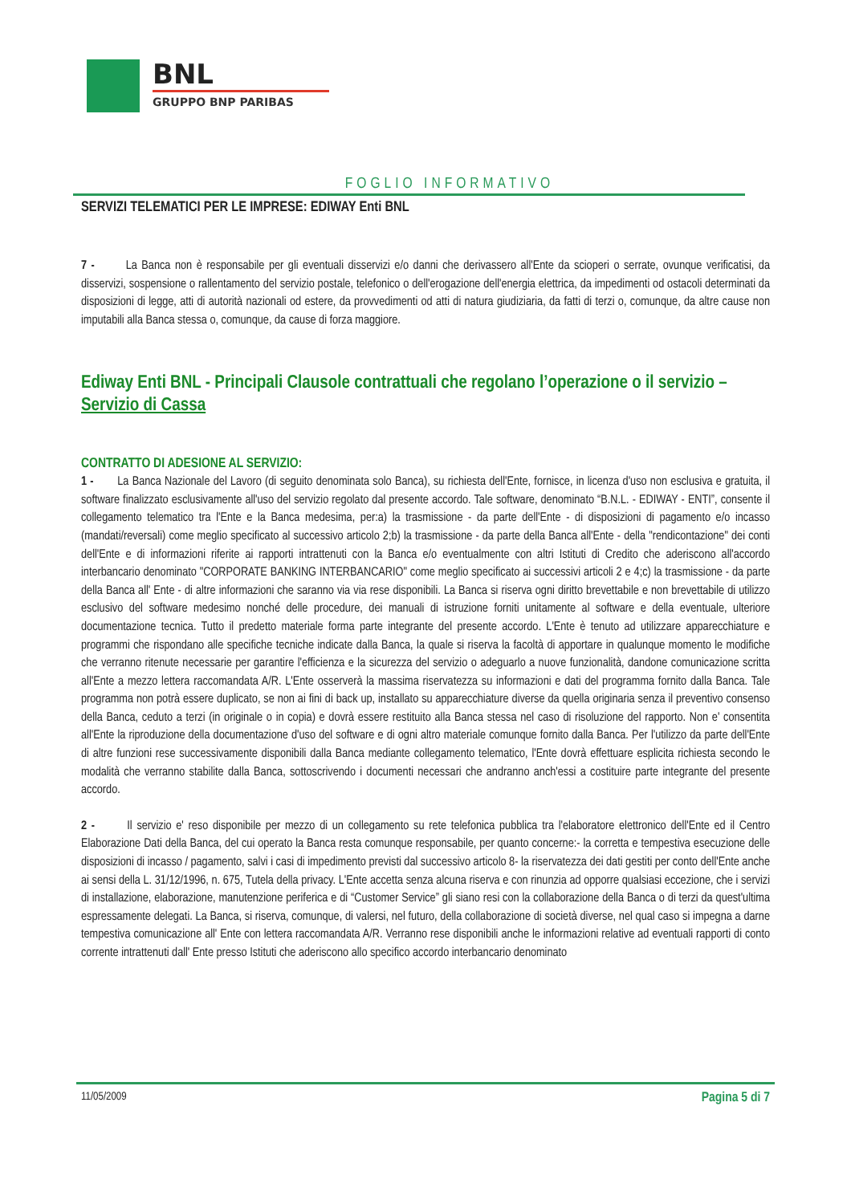BNL
GRUPPO BNP PARIBAS
FOGLIO INFORMATIVO
SERVIZI TELEMATICI PER LE IMPRESE: EDIWAY Enti BNL
7 - La Banca non è responsabile per gli eventuali disservizi e/o danni che derivassero all'Ente da scioperi o serrate, ovunque verificatisi, da disservizi, sospensione o rallentamento del servizio postale, telefonico o dell'erogazione dell'energia elettrica, da impedimenti od ostacoli determinati da disposizioni di legge, atti di autorità nazionali od estere, da provvedimenti od atti di natura giudiziaria, da fatti di terzi o, comunque, da altre cause non imputabili alla Banca stessa o, comunque, da cause di forza maggiore.
Ediway Enti BNL - Principali Clausole contrattuali che regolano l’operazione o il servizio – Servizio di Cassa
CONTRATTO DI ADESIONE AL SERVIZIO:
1 - La Banca Nazionale del Lavoro (di seguito denominata solo Banca), su richiesta dell'Ente, fornisce, in licenza d'uso non esclusiva e gratuita, il software finalizzato esclusivamente all'uso del servizio regolato dal presente accordo. Tale software, denominato “B.N.L. - EDIWAY - ENTI”, consente il collegamento telematico tra l'Ente e la Banca medesima, per:a) la trasmissione - da parte dell'Ente - di disposizioni di pagamento e/o incasso (mandati/reversali) come meglio specificato al successivo articolo 2;b) la trasmissione - da parte della Banca all'Ente - della "rendicontazione" dei conti dell'Ente e di informazioni riferite ai rapporti intrattenuti con la Banca e/o eventualmente con altri Istituti di Credito che aderiscono all'accordo interbancario denominato "CORPORATE BANKING INTERBANCARIO" come meglio specificato ai successivi articoli 2 e 4;c) la trasmissione - da parte della Banca all' Ente - di altre informazioni che saranno via via rese disponibili. La Banca si riserva ogni diritto brevettabile e non brevettabile di utilizzo esclusivo del software medesimo nonché delle procedure, dei manuali di istruzione forniti unitamente al software e della eventuale, ulteriore documentazione tecnica. Tutto il predetto materiale forma parte integrante del presente accordo. L'Ente è tenuto ad utilizzare apparecchiature e programmi che rispondano alle specifiche tecniche indicate dalla Banca, la quale si riserva la facoltà di apportare in qualunque momento le modifiche che verranno ritenute necessarie per garantire l'efficienza e la sicurezza del servizio o adeguarlo a nuove funzionalità, dandone comunicazione scritta all'Ente a mezzo lettera raccomandata A/R. L'Ente osserverà la massima riservatezza su informazioni e dati del programma fornito dalla Banca. Tale programma non potrà essere duplicato, se non ai fini di back up, installato su apparecchiature diverse da quella originaria senza il preventivo consenso della Banca, ceduto a terzi (in originale o in copia) e dovrà essere restituito alla Banca stessa nel caso di risoluzione del rapporto. Non e' consentita all'Ente la riproduzione della documentazione d'uso del software e di ogni altro materiale comunque fornito dalla Banca. Per l'utilizzo da parte dell'Ente di altre funzioni rese successivamente disponibili dalla Banca mediante collegamento telematico, l'Ente dovrà effettuare esplicita richiesta secondo le modalità che verranno stabilite dalla Banca, sottoscrivendo i documenti necessari che andranno anch'essi a costituire parte integrante del presente accordo.
2 - Il servizio e' reso disponibile per mezzo di un collegamento su rete telefonica pubblica tra l'elaboratore elettronico dell'Ente ed il Centro Elaborazione Dati della Banca, del cui operato la Banca resta comunque responsabile, per quanto concerne:- la corretta e tempestiva esecuzione delle disposizioni di incasso / pagamento, salvi i casi di impedimento previsti dal successivo articolo 8- la riservatezza dei dati gestiti per conto dell'Ente anche ai sensi della L. 31/12/1996, n. 675, Tutela della privacy. L'Ente accetta senza alcuna riserva e con rinunzia ad opporre qualsiasi eccezione, che i servizi di installazione, elaborazione, manutenzione periferica e di “Customer Service” gli siano resi con la collaborazione della Banca o di terzi da quest'ultima espressamente delegati. La Banca, si riserva, comunque, di valersi, nel futuro, della collaborazione di società diverse, nel qual caso si impegna a darne tempestiva comunicazione all' Ente con lettera raccomandata A/R. Verranno rese disponibili anche le informazioni relative ad eventuali rapporti di conto corrente intrattenuti dall' Ente presso Istituti che aderiscono allo specifico accordo interbancario denominato
11/05/2009 Pagina 5 di 7